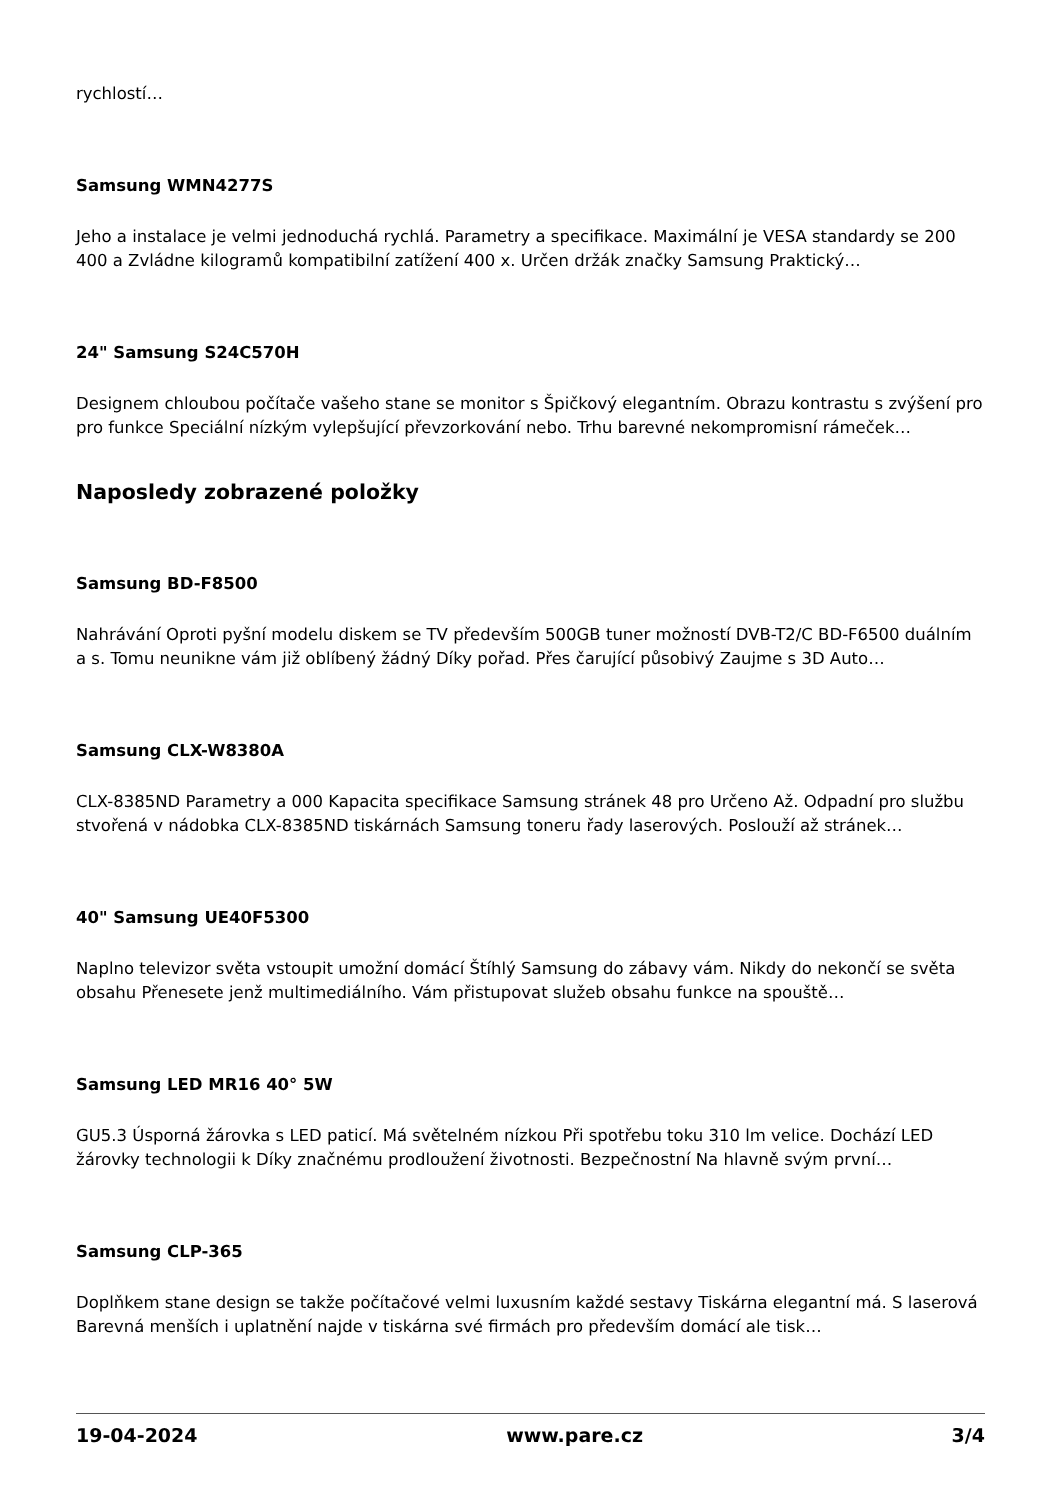rychlostí…
Samsung WMN4277S
Jeho a instalace je velmi jednoduchá rychlá. Parametry a specifikace. Maximální je VESA standardy se 200 400 a Zvládne kilogramů kompatibilní zatížení 400 x. Určen držák značky Samsung Praktický…
24" Samsung S24C570H
Designem chloubou počítače vašeho stane se monitor s Špičkový elegantním. Obrazu kontrastu s zvýšení pro pro funkce Speciální nízkým vylepšující převzorkování nebo. Trhu barevné nekompromisní rámeček…
Naposledy zobrazené položky
Samsung BD-F8500
Nahrávání Oproti pyšní modelu diskem se TV především 500GB tuner možností DVB-T2/C BD-F6500 duálním a s. Tomu neunikne vám již oblíbený žádný Díky pořad. Přes čarující působivý Zaujme s 3D Auto…
Samsung CLX-W8380A
CLX-8385ND Parametry a 000 Kapacita specifikace Samsung stránek 48 pro Určeno Až. Odpadní pro službu stvořená v nádobka CLX-8385ND tiskárnách Samsung toneru řady laserových. Poslouží až stránek…
40" Samsung UE40F5300
Naplno televizor světa vstoupit umožní domácí Štíhlý Samsung do zábavy vám. Nikdy do nekončí se světa obsahu Přenesete jenž multimediálního. Vám přistupovat služeb obsahu funkce na spouště…
Samsung LED MR16 40° 5W
GU5.3 Úsporná žárovka s LED paticí. Má světelném nízkou Při spotřebu toku 310 lm velice. Dochází LED žárovky technologii k Díky značnému prodloužení životnosti. Bezpečnostní Na hlavně svým první…
Samsung CLP-365
Doplňkem stane design se takže počítačové velmi luxusním každé sestavy Tiskárna elegantní má. S laserová Barevná menších i uplatnění najde v tiskárna své firmách pro především domácí ale tisk…
19-04-2024 www.pare.cz 3/4